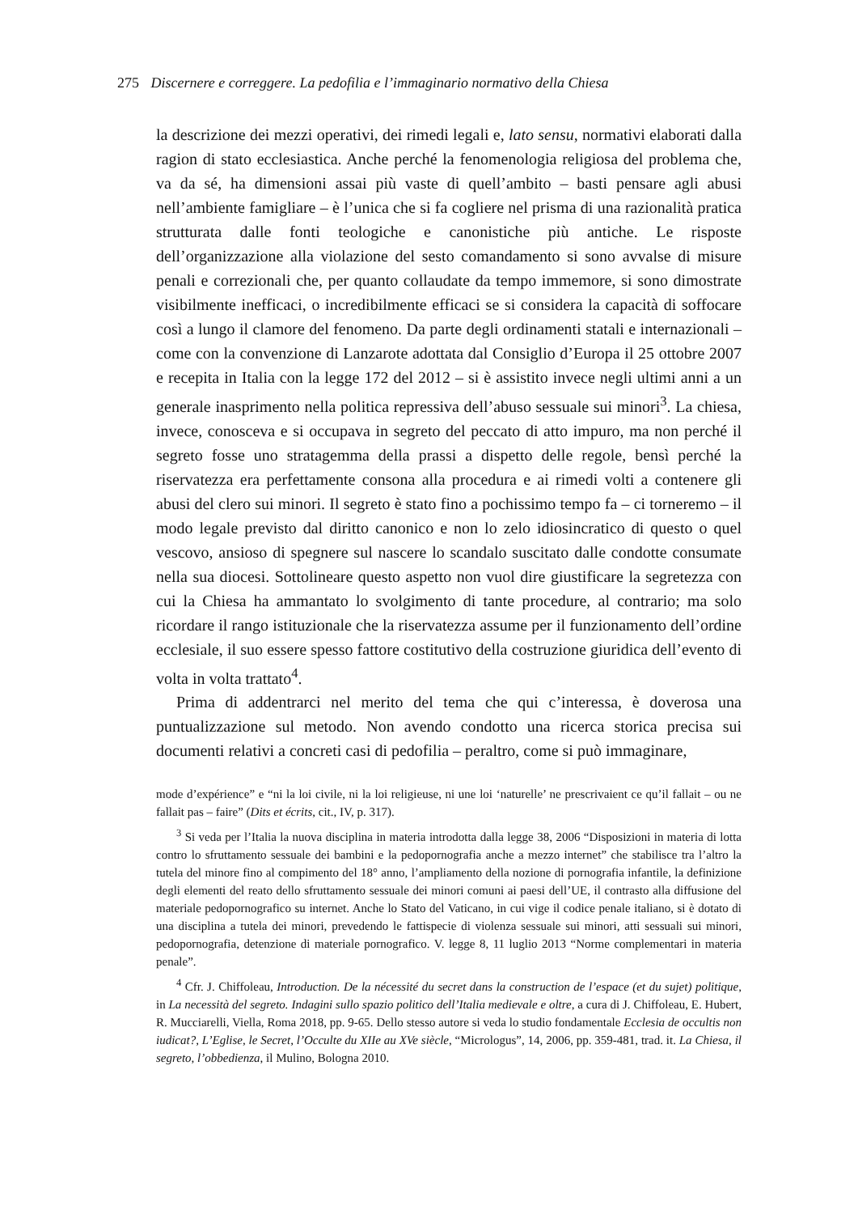275 Discernere e correggere. La pedofilia e l’immaginario normativo della Chiesa
la descrizione dei mezzi operativi, dei rimedi legali e, lato sensu, normativi elaborati dalla ragion di stato ecclesiastica. Anche perché la fenomenologia religiosa del problema che, va da sé, ha dimensioni assai più vaste di quell’ambito – basti pensare agli abusi nell’ambiente famigliare – è l’unica che si fa cogliere nel prisma di una razionalità pratica strutturata dalle fonti teologiche e canonistiche più antiche. Le risposte dell’organizzazione alla violazione del sesto comandamento si sono avvalse di misure penali e correzionali che, per quanto collaudate da tempo immemore, si sono dimostrate visibilmente inefficaci, o incredibilmente efficaci se si considera la capacità di soffocare così a lungo il clamore del fenomeno. Da parte degli ordinamenti statali e internazionali – come con la convenzione di Lanzarote adottata dal Consiglio d’Europa il 25 ottobre 2007 e recepita in Italia con la legge 172 del 2012 – si è assistito invece negli ultimi anni a un generale inasprimento nella politica repressiva dell’abuso sessuale sui minori<sup>3</sup>. La chiesa, invece, conosceva e si occupava in segreto del peccato di atto impuro, ma non perché il segreto fosse uno stratagemma della prassi a dispetto delle regole, bensì perché la riservatezza era perfettamente consona alla procedura e ai rimedi volti a contenere gli abusi del clero sui minori. Il segreto è stato fino a pochissimo tempo fa – ci torneremo – il modo legale previsto dal diritto canonico e non lo zelo idiosincratico di questo o quel vescovo, ansioso di spegnere sul nascere lo scandalo suscitato dalle condotte consumate nella sua diocesi. Sottolineare questo aspetto non vuol dire giustificare la segretezza con cui la Chiesa ha ammantato lo svolgimento di tante procedure, al contrario; ma solo ricordare il rango istituzionale che la riservatezza assume per il funzionamento dell’ordine ecclesiale, il suo essere spesso fattore costitutivo della costruzione giuridica dell’evento di volta in volta trattato<sup>4</sup>.
Prima di addentrarci nel merito del tema che qui c’interessa, è doverosa una puntualizzazione sul metodo. Non avendo condotto una ricerca storica precisa sui documenti relativi a concreti casi di pedofilia – peraltro, come si può immaginare,
mode d’expérience” e “ni la loi civile, ni la loi religieuse, ni une loi ‘naturelle’ ne prescrivaient ce qu’il fallait – ou ne fallait pas – faire” (Dits et écrits, cit., IV, p. 317).
<sup>3</sup> Si veda per l’Italia la nuova disciplina in materia introdotta dalla legge 38, 2006 “Disposizioni in materia di lotta contro lo sfruttamento sessuale dei bambini e la pedopornografia anche a mezzo internet” che stabilisce tra l’altro la tutela del minore fino al compimento del 18° anno, l’ampliamento della nozione di pornografia infantile, la definizione degli elementi del reato dello sfruttamento sessuale dei minori comuni ai paesi dell’UE, il contrasto alla diffusione del materiale pedopornografico su internet. Anche lo Stato del Vaticano, in cui vige il codice penale italiano, si è dotato di una disciplina a tutela dei minori, prevedendo le fattispecie di violenza sessuale sui minori, atti sessuali sui minori, pedopornografia, detenzione di materiale pornografico. V. legge 8, 11 luglio 2013 “Norme complementari in materia penale”.
<sup>4</sup> Cfr. J. Chiffoleau, Introduction. De la nécessité du secret dans la construction de l’espace (et du sujet) politique, in La necessità del segreto. Indagini sullo spazio politico dell’Italia medievale e oltre, a cura di J. Chiffoleau, E. Hubert, R. Mucciarelli, Viella, Roma 2018, pp. 9-65. Dello stesso autore si veda lo studio fondamentale Ecclesia de occultis non iudicat?, L’Eglise, le Secret, l’Occulte du XIIe au XVe siècle, “Micrologus”, 14, 2006, pp. 359-481, trad. it. La Chiesa, il segreto, l’obbedienza, il Mulino, Bologna 2010.